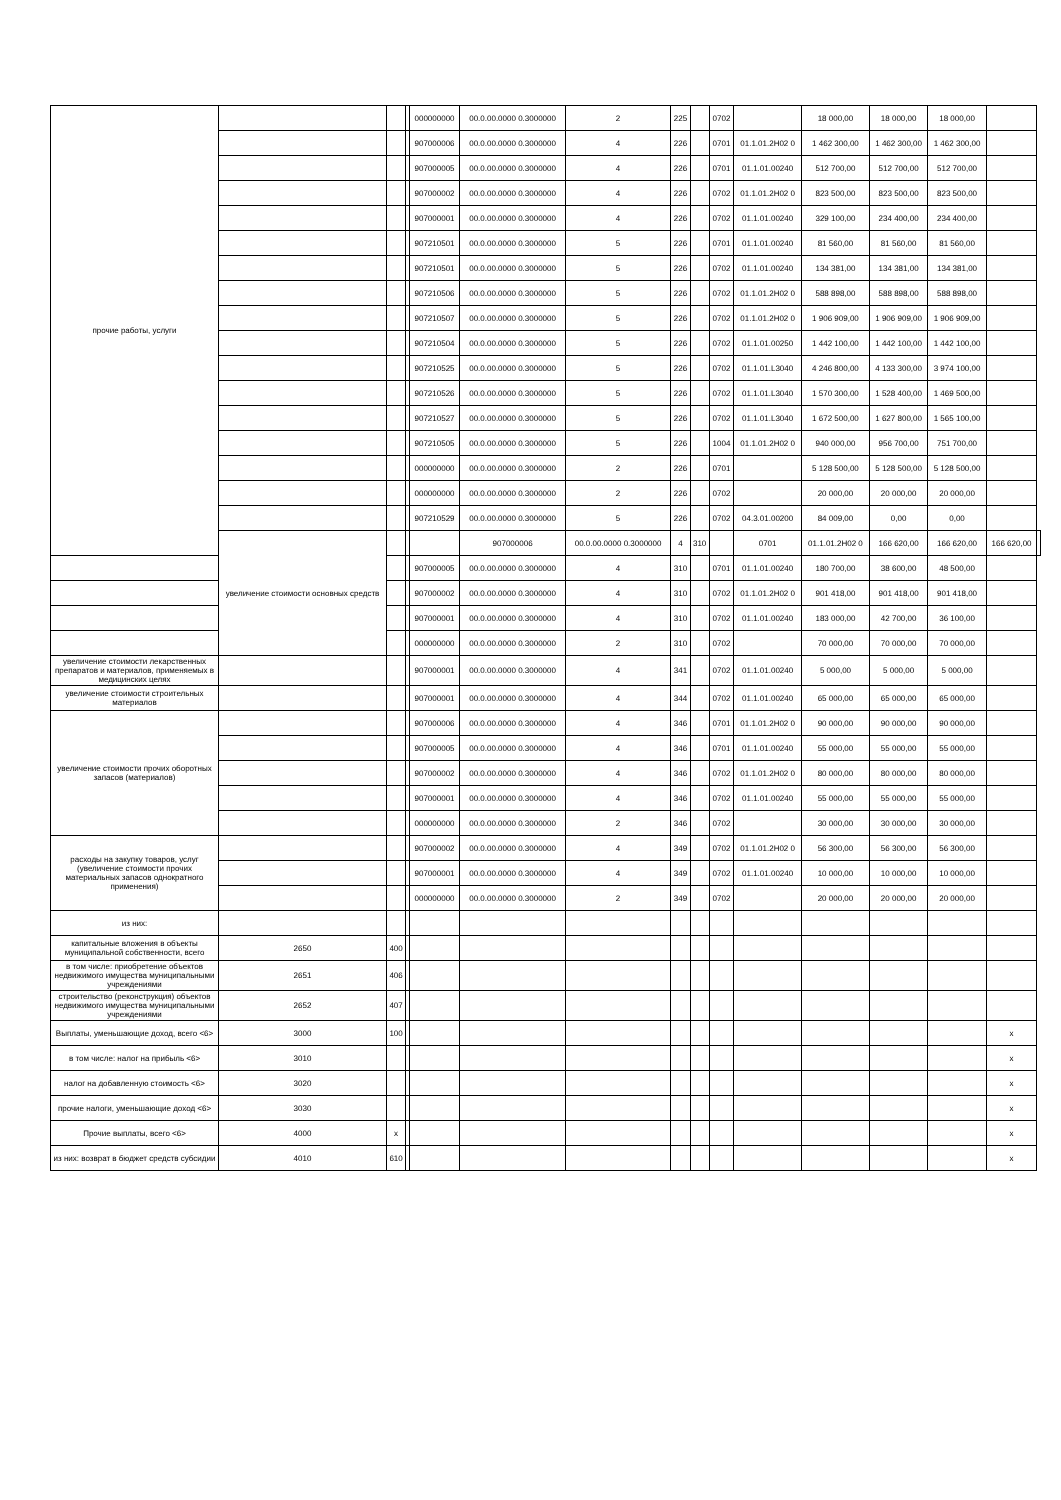| прочие работы, услуги | | | | 000000000 | 00.0.00.0000 0.3000000 | 2 | 225 | | 0702 | | 18 000,00 | 18 000,00 | 18 000,00 | | |
| | | | | 907000006 | 00.0.00.0000 0.3000000 | 4 | 226 | | 0701 | 01.1.01.2H02 0 | 1 462 300,00 | 1 462 300,00 | 1 462 300,00 | | |
| | | | | 907000005 | 00.0.00.0000 0.3000000 | 4 | 226 | | 0701 | 01.1.01.00240 | 512 700,00 | 512 700,00 | 512 700,00 | | |
| | | | | 907000002 | 00.0.00.0000 0.3000000 | 4 | 226 | | 0702 | 01.1.01.2H02 0 | 823 500,00 | 823 500,00 | 823 500,00 | | |
| | | | | 907000001 | 00.0.00.0000 0.3000000 | 4 | 226 | | 0702 | 01.1.01.00240 | 329 100,00 | 234 400,00 | 234 400,00 | | |
| | | | | 907210501 | 00.0.00.0000 0.3000000 | 5 | 226 | | 0701 | 01.1.01.00240 | 81 560,00 | 81 560,00 | 81 560,00 | | |
| | | | | 907210501 | 00.0.00.0000 0.3000000 | 5 | 226 | | 0702 | 01.1.01.00240 | 134 381,00 | 134 381,00 | 134 381,00 | | |
| | | | | 907210506 | 00.0.00.0000 0.3000000 | 5 | 226 | | 0702 | 01.1.01.2H02 0 | 588 898,00 | 588 898,00 | 588 898,00 | | |
| | | | | 907210507 | 00.0.00.0000 0.3000000 | 5 | 226 | | 0702 | 01.1.01.2H02 0 | 1 906 909,00 | 1 906 909,00 | 1 906 909,00 | | |
| | | | | 907210504 | 00.0.00.0000 0.3000000 | 5 | 226 | | 0702 | 01.1.01.00250 | 1 442 100,00 | 1 442 100,00 | 1 442 100,00 | | |
| | | | | 907210525 | 00.0.00.0000 0.3000000 | 5 | 226 | | 0702 | 01.1.01.L3040 | 4 246 800,00 | 4 133 300,00 | 3 974 100,00 | | |
| | | | | 907210526 | 00.0.00.0000 0.3000000 | 5 | 226 | | 0702 | 01.1.01.L3040 | 1 570 300,00 | 1 528 400,00 | 1 469 500,00 | | |
| | | | | 907210527 | 00.0.00.0000 0.3000000 | 5 | 226 | | 0702 | 01.1.01.L3040 | 1 672 500,00 | 1 627 800,00 | 1 565 100,00 | | |
| | | | | 907210505 | 00.0.00.0000 0.3000000 | 5 | 226 | | 1004 | 01.1.01.2H02 0 | 940 000,00 | 956 700,00 | 751 700,00 | | |
| | | | | 000000000 | 00.0.00.0000 0.3000000 | 2 | 226 | | 0701 | | 5 128 500,00 | 5 128 500,00 | 5 128 500,00 | | |
| | | | | 000000000 | 00.0.00.0000 0.3000000 | 2 | 226 | | 0702 | | 20 000,00 | 20 000,00 | 20 000,00 | | |
| | | | | 907210529 | 00.0.00.0000 0.3000000 | 5 | 226 | | 0702 | 04.3.01.00200 | 84 009,00 | 0,00 | 0,00 | | |
| | увеличение стоимости основных средств | | | | 907000006 | 00.0.00.0000 0.3000000 | 4 | 310 | | 0701 | 01.1.01.2H02 0 | 166 620,00 | 166 620,00 | 166 620,00 | |
| | | | | 907000005 | 00.0.00.0000 0.3000000 | 4 | 310 | | 0701 | 01.1.01.00240 | 180 700,00 | 38 600,00 | 48 500,00 | | |
| | | | | 907000002 | 00.0.00.0000 0.3000000 | 4 | 310 | | 0702 | 01.1.01.2H02 0 | 901 418,00 | 901 418,00 | 901 418,00 | | |
| | | | | 907000001 | 00.0.00.0000 0.3000000 | 4 | 310 | | 0702 | 01.1.01.00240 | 183 000,00 | 42 700,00 | 36 100,00 | | |
| | | | | 000000000 | 00.0.00.0000 0.3000000 | 2 | 310 | | 0702 | | 70 000,00 | 70 000,00 | 70 000,00 | | |
| увеличение стоимости лекарственных препаратов и материалов, применяемых в медицинских целях | | | | 907000001 | 00.0.00.0000 0.3000000 | 4 | 341 | | 0702 | 01.1.01.00240 | 5 000,00 | 5 000,00 | 5 000,00 | | |
| увеличение стоимости строительных материалов | | | | 907000001 | 00.0.00.0000 0.3000000 | 4 | 344 | | 0702 | 01.1.01.00240 | 65 000,00 | 65 000,00 | 65 000,00 | | |
| увеличение стоимости прочих оборотных запасов (материалов) | | | | 907000006 | 00.0.00.0000 0.3000000 | 4 | 346 | | 0701 | 01.1.01.2H02 0 | 90 000,00 | 90 000,00 | 90 000,00 | | |
| | | | | 907000005 | 00.0.00.0000 0.3000000 | 4 | 346 | | 0701 | 01.1.01.00240 | 55 000,00 | 55 000,00 | 55 000,00 | | |
| | | | | 907000002 | 00.0.00.0000 0.3000000 | 4 | 346 | | 0702 | 01.1.01.2H02 0 | 80 000,00 | 80 000,00 | 80 000,00 | | |
| | | | | 907000001 | 00.0.00.0000 0.3000000 | 4 | 346 | | 0702 | 01.1.01.00240 | 55 000,00 | 55 000,00 | 55 000,00 | | |
| | | | | 000000000 | 00.0.00.0000 0.3000000 | 2 | 346 | | 0702 | | 30 000,00 | 30 000,00 | 30 000,00 | | |
| расходы на закупку товаров, услуг (увеличение стоимости прочих материальных запасов однократного применения) | | | | 907000002 | 00.0.00.0000 0.3000000 | 4 | 349 | | 0702 | 01.1.01.2H02 0 | 56 300,00 | 56 300,00 | 56 300,00 | | |
| | | | | 907000001 | 00.0.00.0000 0.3000000 | 4 | 349 | | 0702 | 01.1.01.00240 | 10 000,00 | 10 000,00 | 10 000,00 | | |
| | | | | 000000000 | 00.0.00.0000 0.3000000 | 2 | 349 | | 0702 | | 20 000,00 | 20 000,00 | 20 000,00 | | |
| из них: | | | | | | | | | | | | | | | |
| капитальные вложения в объекты муниципальной собственности, всего | 2650 | 400 | | | | | | | | | | | | | |
| в том числе: приобретение объектов недвижимого имущества муниципальными учреждениями | 2651 | 406 | | | | | | | | | | | | | |
| строительство (реконструкция) объектов недвижимого имущества муниципальными учреждениями | 2652 | 407 | | | | | | | | | | | | | |
| Выплаты, уменьшающие доход, всего <6> | 3000 | 100 | | | | | | | | | | | | x | |
| в том числе: налог на прибыль <6> | 3010 | | | | | | | | | | | | | x | |
| налог на добавленную стоимость <6> | 3020 | | | | | | | | | | | | | x | |
| прочие налоги, уменьшающие доход <6> | 3030 | | | | | | | | | | | | | x | |
| Прочие выплаты, всего <6> | 4000 | x | | | | | | | | | | | | x | |
| из них: возврат в бюджет средств субсидии | 4010 | 610 | | | | | | | | | | | | x | |